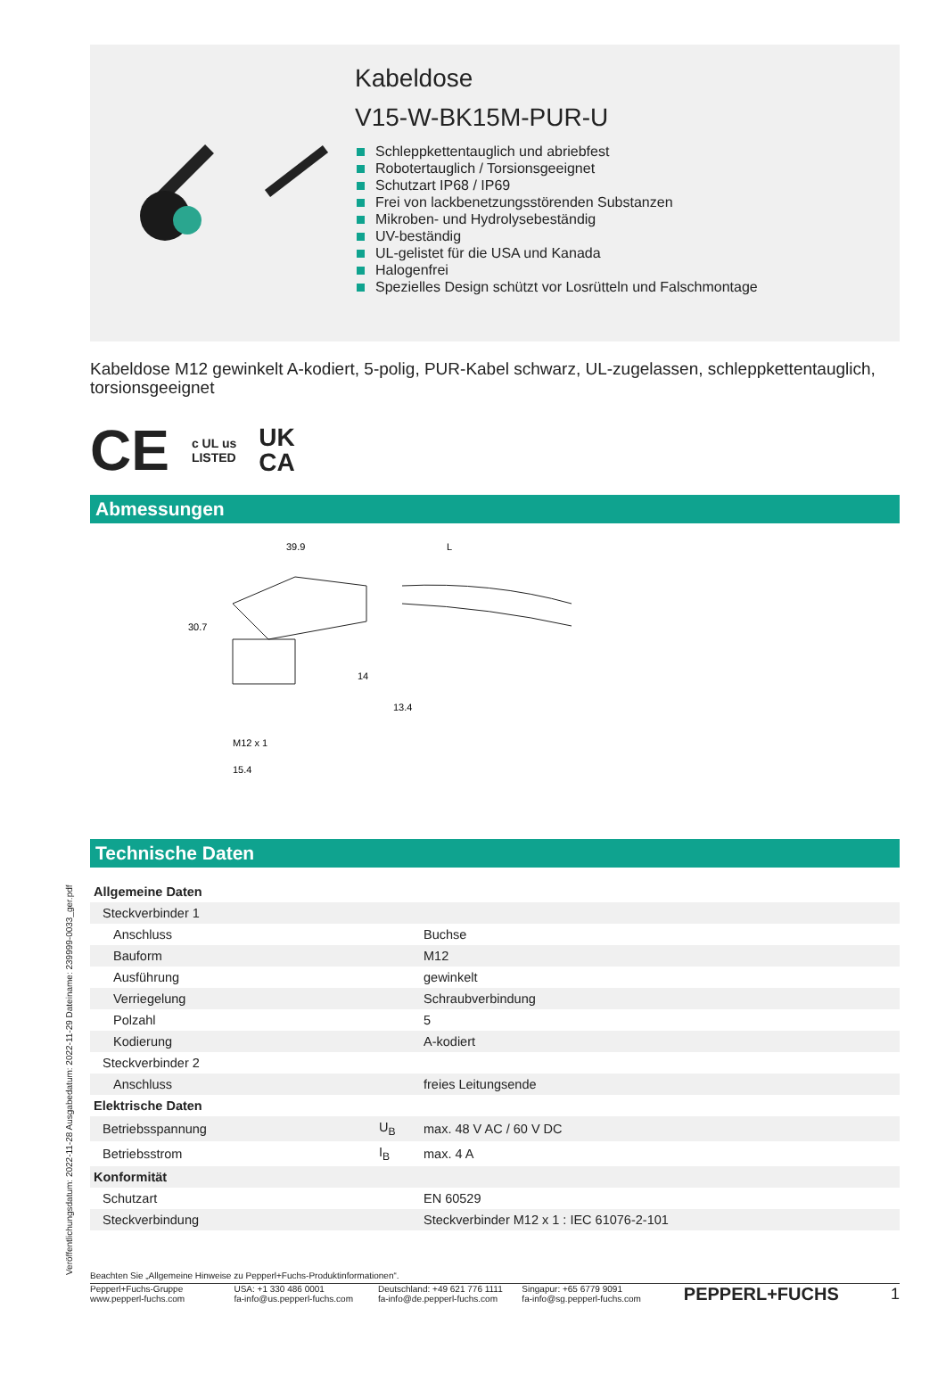Veröffentlichungsdatum: 2022-11-28 Ausgabedatum: 2022-11-29 Dateiname: 239999-0033_ger.pdf
Kabeldose
V15-W-BK15M-PUR-U
Schleppkettentauglich und abriebfest
Robotertauglich / Torsionsgeeignet
Schutzart IP68 / IP69
Frei von lackbenetzungsstörenden Substanzen
Mikroben- und Hydrolysebeständig
UV-beständig
UL-gelistet für die USA und Kanada
Halogenfrei
Spezielles Design schützt vor Losrütteln und Falschmontage
Kabeldose M12 gewinkelt A-kodiert, 5-polig, PUR-Kabel schwarz, UL-zugelassen, schleppkettentauglich, torsionsgeeignet
CE c UL us
LISTED UK
CA
Abmessungen
39.9
L
30.7
14
13.4
M12 x 1
15.4
Technische Daten
| Allgemeine Daten | | |
| Steckverbinder 1 | | |
| Anschluss | | Buchse |
| Bauform | | M12 |
| Ausführung | | gewinkelt |
| Verriegelung | | Schraubverbindung |
| Polzahl | | 5 |
| Kodierung | | A-kodiert |
| Steckverbinder 2 | | |
| Anschluss | | freies Leitungsende |
| Elektrische Daten | | |
| Betriebsspannung | U<sub>B</sub> | max. 48 V AC / 60 V DC |
| Betriebsstrom | I<sub>B</sub> | max. 4 A |
| Konformität | | |
| Schutzart | | EN 60529 |
| Steckverbindung | | Steckverbinder M12 x 1 : IEC 61076-2-101 |
Beachten Sie „Allgemeine Hinweise zu Pepperl+Fuchs-Produktinformationen“.
Pepperl+Fuchs-Gruppe
www.pepperl-fuchs.com
USA: +1 330 486 0001
fa-info@us.pepperl-fuchs.com
Deutschland: +49 621 776 1111
fa-info@de.pepperl-fuchs.com
Singapur: +65 6779 9091
fa-info@sg.pepperl-fuchs.com
PEPPERL+FUCHS 1